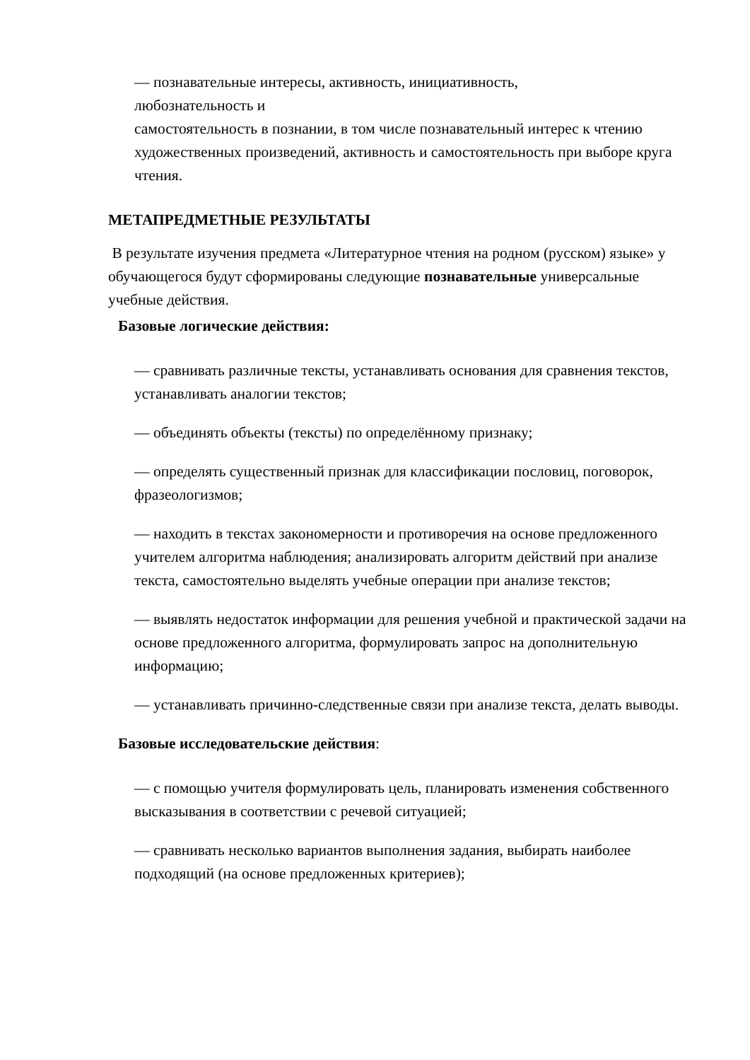— познавательные интересы, активность, инициативность,
любознательность и
самостоятельность в познании, в том числе познавательный интерес к чтению художественных произведений, активность и самостоятельность при выборе круга чтения.
МЕТАПРЕДМЕТНЫЕ РЕЗУЛЬТАТЫ
В результате изучения предмета «Литературное чтения на родном (русском) языке» у обучающегося будут сформированы следующие познавательные универсальные учебные действия.
Базовые логические действия:
— сравнивать различные тексты, устанавливать основания для сравнения текстов, устанавливать аналогии текстов;
— объединять объекты (тексты) по определённому признаку;
— определять существенный признак для классификации пословиц, поговорок, фразеологизмов;
— находить в текстах закономерности и противоречия на основе предложенного учителем алгоритма наблюдения; анализировать алгоритм действий при анализе текста, самостоятельно выделять учебные операции при анализе текстов;
— выявлять недостаток информации для решения учебной и практической задачи на основе предложенного алгоритма, формулировать запрос на дополнительную информацию;
— устанавливать причинно-следственные связи при анализе текста, делать выводы.
Базовые исследовательские действия:
— с помощью учителя формулировать цель, планировать изменения собственного высказывания в соответствии с речевой ситуацией;
— сравнивать несколько вариантов выполнения задания, выбирать наиболее подходящий (на основе предложенных критериев);